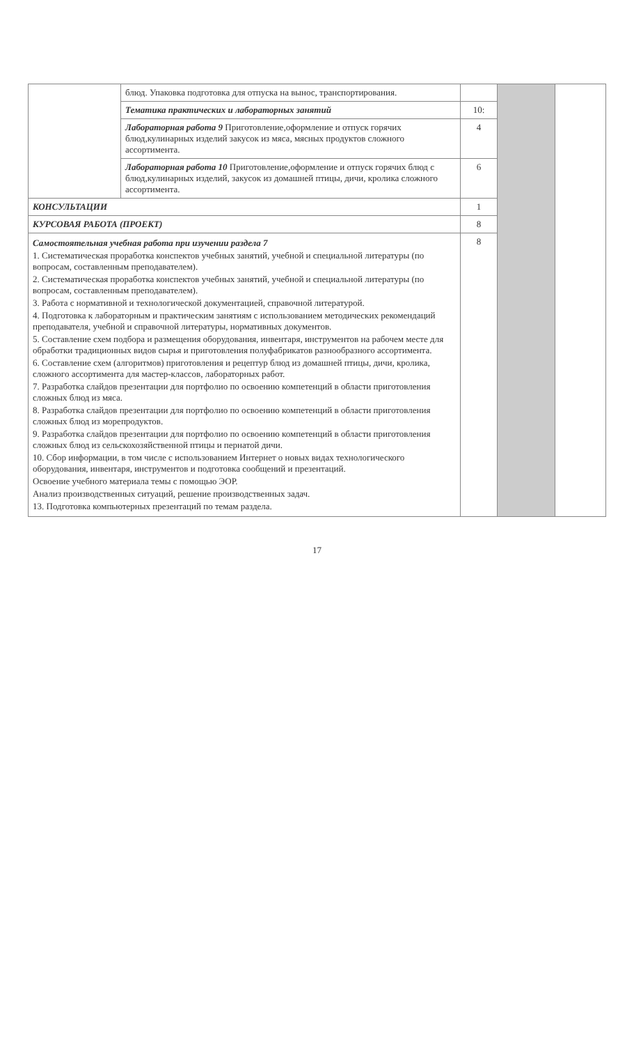| | блюд. Упаковка подготовка для отпуска на вынос, транспортирования. | | | |
| | Тематика практических и лабораторных занятий | 10: | | |
| | Лабораторная работа 9 Приготовление,оформление и отпуск горячих блюд,кулинарных изделий закусок из мяса, мясных продуктов сложного ассортимента. | 4 | | |
| | Лабораторная работа 10 Приготовление,оформление и отпуск горячих блюд с блюд,кулинарных изделий, закусок из домашней птицы, дичи, кролика сложного ассортимента. | 6 | | |
| КОНСУЛЬТАЦИИ | | 1 | | |
| КУРСОВАЯ РАБОТА (ПРОЕКТ) | | 8 | | |
| Самостоятельная учебная работа при изучении раздела 7 1. Систематическая проработка конспектов учебных занятий, учебной и специальной литературы (по вопросам, составленным преподавателем). 2. Систематическая проработка конспектов учебных занятий, учебной и специальной литературы (по вопросам, составленным преподавателем). 3. Работа с нормативной и технологической документацией, справочной литературой. 4. Подготовка к лабораторным и практическим занятиям с использованием методических рекомендаций преподавателя, учебной и справочной литературы, нормативных документов. 5. Составление схем подбора и размещения оборудования, инвентаря, инструментов на рабочем месте для обработки традиционных видов сырья и приготовления полуфабрикатов разнообразного ассортимента. 6. Составление схем (алгоритмов) приготовления и рецептур блюд из домашней птицы, дичи, кролика, сложного ассортимента для мастер-классов, лабораторных работ. 7. Разработка слайдов презентации для портфолио по освоению компетенций в области приготовления сложных блюд из мяса. 8. Разработка слайдов презентации для портфолио по освоению компетенций в области приготовления сложных блюд из морепродуктов. 9. Разработка слайдов презентации для портфолио по освоению компетенций в области приготовления сложных блюд из сельскохозяйственной птицы и пернатой дичи. 10. Сбор информации, в том числе с использованием Интернет о новых видах технологического оборудования, инвентаря, инструментов и подготовка сообщений и презентаций. Освоение учебного материала темы с помощью ЭОР. Анализ производственных ситуаций, решение производственных задач. 13. Подготовка компьютерных презентаций по темам раздела. | | 8 | | |
17